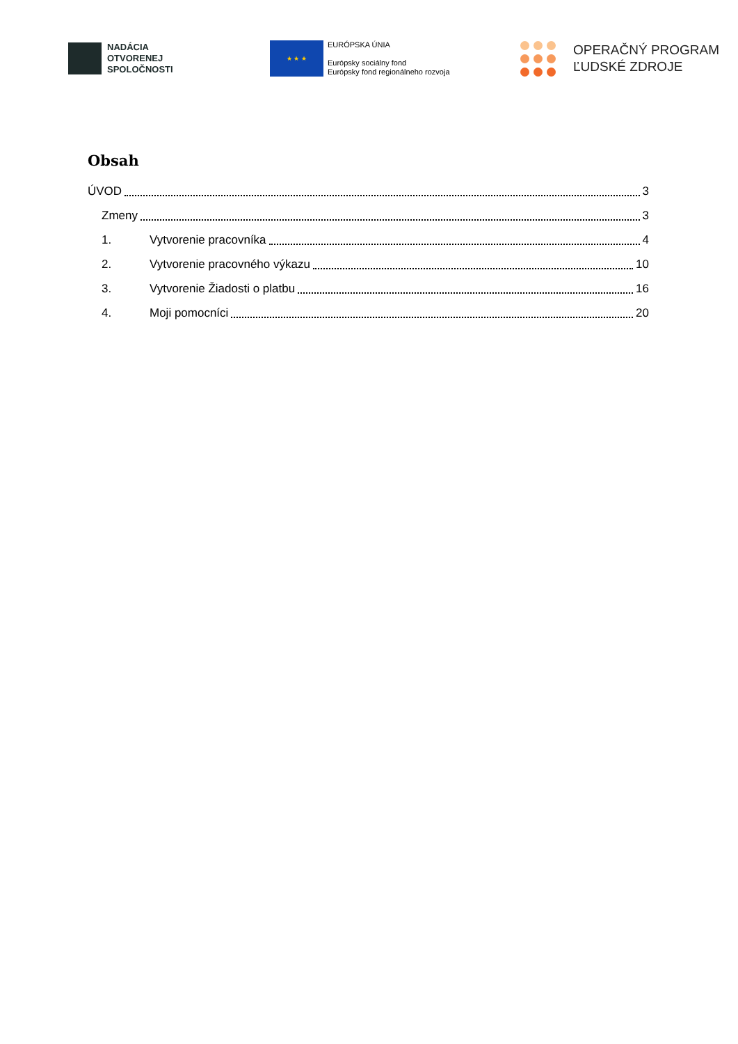NADÁCIA
OTVORENEJ
SPOLOČNOSTI
★ ★ ★
EURÓPSKA ÚNIA
Európsky sociálny fond
Európsky fond regionálneho rozvoja
OPERAČNÝ PROGRAM
ĽUDSKÉ ZDROJE
Obsah
ÚVOD 3
Zmeny 3
1. Vytvorenie pracovníka 4
2. Vytvorenie pracovného výkazu 10
3. Vytvorenie Žiadosti o platbu 16
4. Moji pomocníci 20